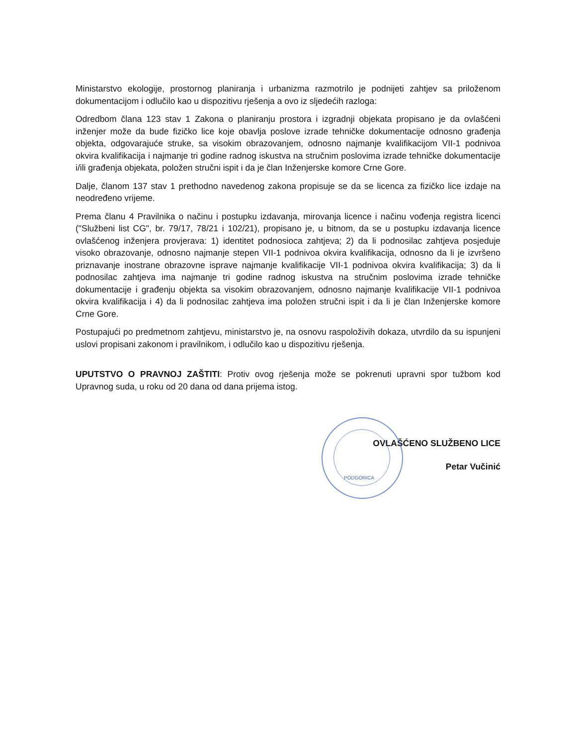Ministarstvo ekologije, prostornog planiranja i urbanizma razmotrilo je podnijeti zahtjev sa priloženom dokumentacijom i odlučilo kao u dispozitivu rješenja a ovo iz sljedećih razloga:
Odredbom člana 123 stav 1 Zakona o planiranju prostora i izgradnji objekata propisano je da ovlašćeni inženjer može da bude fizičko lice koje obavlja poslove izrade tehničke dokumentacije odnosno građenja objekta, odgovarajuće struke, sa visokim obrazovanjem, odnosno najmanje kvalifikacijom VII-1 podnivoa okvira kvalifikacija i najmanje tri godine radnog iskustva na stručnim poslovima izrade tehničke dokumentacije i/ili građenja objekata, položen stručni ispit i da je član Inženjerske komore Crne Gore.
Dalje, članom 137 stav 1 prethodno navedenog zakona propisuje se da se licenca za fizičko lice izdaje na neodređeno vrijeme.
Prema članu 4 Pravilnika o načinu i postupku izdavanja, mirovanja licence i načinu vođenja registra licenci ("Službeni list CG", br. 79/17, 78/21 i 102/21), propisano je, u bitnom, da se u postupku izdavanja licence ovlašćenog inženjera provjerava: 1) identitet podnosioca zahtjeva; 2) da li podnosilac zahtjeva posjeduje visoko obrazovanje, odnosno najmanje stepen VII-1 podnivoa okvira kvalifikacija, odnosno da li je izvršeno priznavanje inostrane obrazovne isprave najmanje kvalifikacije VII-1 podnivoa okvira kvalifikacija; 3) da li podnosilac zahtjeva ima najmanje tri godine radnog iskustva na stručnim poslovima izrade tehničke dokumentacije i građenju objekta sa visokim obrazovanjem, odnosno najmanje kvalifikacije VII-1 podnivoa okvira kvalifikacija i 4) da li podnosilac zahtjeva ima položen stručni ispit i da li je član Inženjerske komore Crne Gore.
Postupajući po predmetnom zahtjevu, ministarstvo je, na osnovu raspoloživih dokaza, utvrdilo da su ispunjeni uslovi propisani zakonom i pravilnikom, i odlučilo kao u dispozitivu rješenja.
UPUTSTVO O PRAVNOJ ZAŠTITI: Protiv ovog rješenja može se pokrenuti upravni spor tužbom kod Upravnog suda, u roku od 20 dana od dana prijema istog.
OVLAŠĆENO SLUŽBENO LICE
Petar Vučinić
PODGORICA